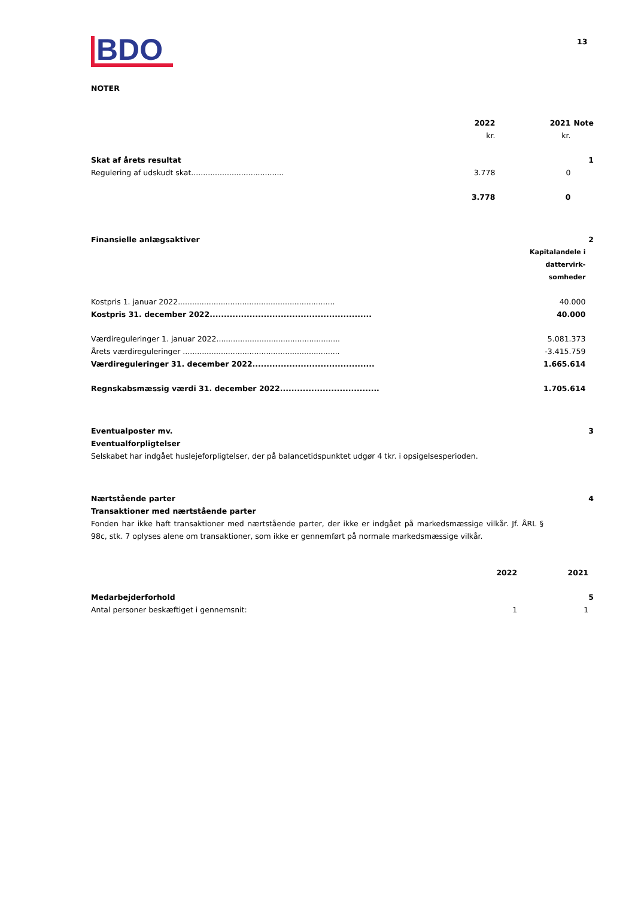BDO 13
NOTER
| | 2022 kr. | 2021 kr. | Note |
| Skat af årets resultat | | | 1 |
| Regulering af udskudt skat....................................... | 3.778 | 0 | |
| | 3.778 | 0 | |
| Finansielle anlægsaktiver | | | 2 |
| | Kapitalandele i dattervirk- somheder | | |
| Kostpris 1. januar 2022.................................................................. | | 40.000 | |
| Kostpris 31. december 2022......................................................... | | 40.000 | |
| Værdireguleringer 1. januar 2022.................................................... | | 5.081.373 | |
| Årets værdireguleringer .................................................................. | | -3.415.759 | |
| Værdireguleringer 31. december 2022........................................... | | 1.665.614 | |
| Regnskabsmæssig værdi 31. december 2022................................... | | 1.705.614 | |
| Eventualposter mv. Eventualforpligtelser | 3 |
Selskabet har indgået huslejeforpligtelser, der på balancetidspunktet udgør 4 tkr. i opsigelsesperioden.
| Nærtstående parter Transaktioner med nærtstående parter | 4 |
Fonden har ikke haft transaktioner med nærtstående parter, der ikke er indgået på markedsmæssige vilkår. Jf. ÅRL § 98c, stk. 7 oplyses alene om transaktioner, som ikke er gennemført på normale markedsmæssige vilkår.
| | 2022 | 2021 | |
| Medarbejderforhold | | | 5 |
| Antal personer beskæftiget i gennemsnit: | 1 | 1 | |